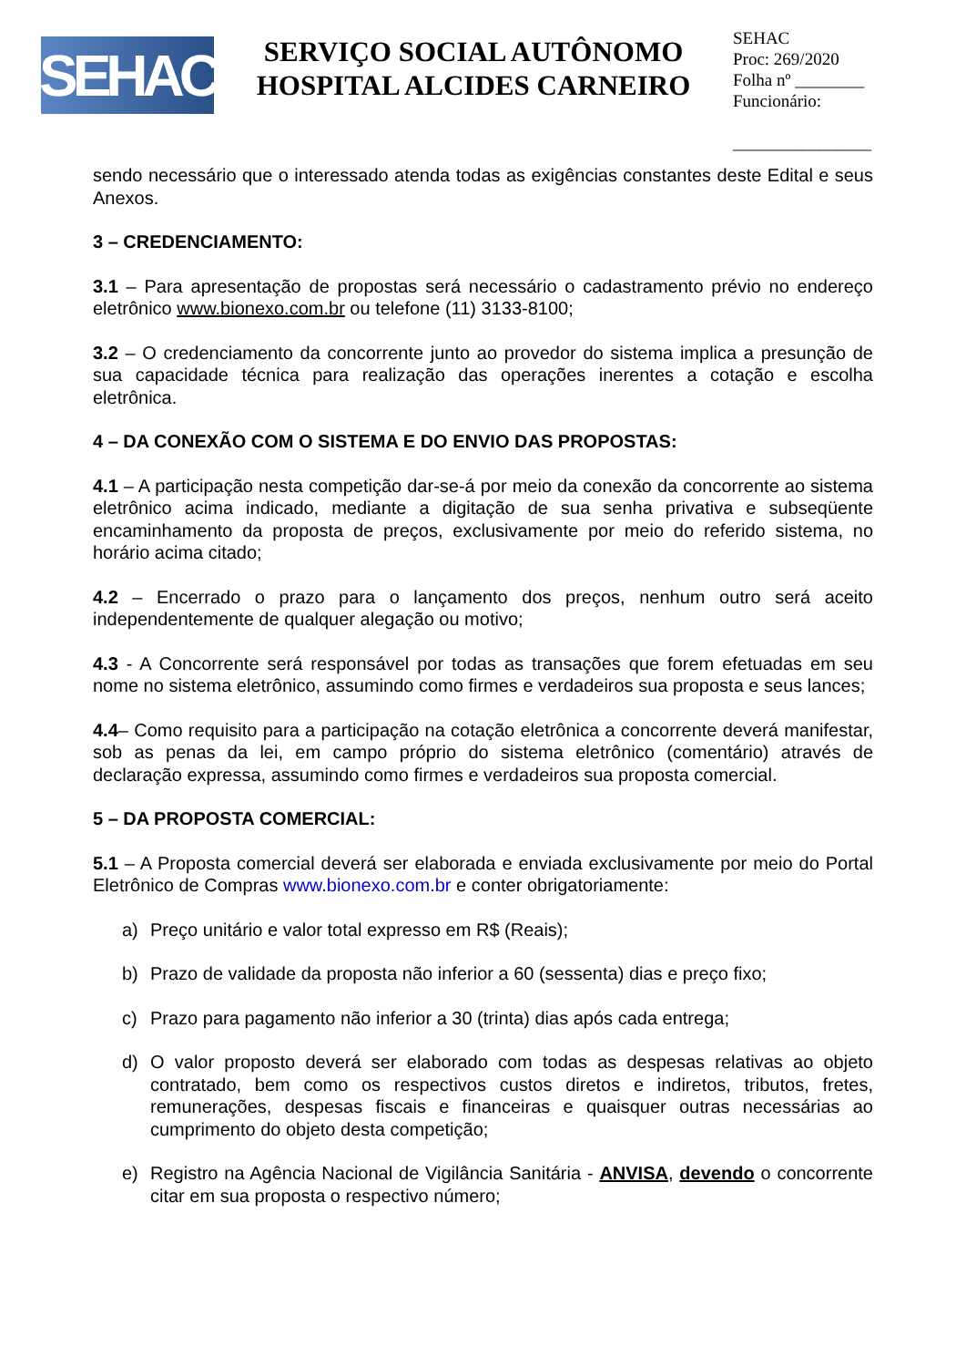SEHAC
SERVIÇO SOCIAL AUTÔNOMO
HOSPITAL ALCIDES CARNEIRO
SEHAC
Proc: 269/2020
Folha nº ________
Funcionário:
________________
sendo necessário que o interessado atenda todas as exigências constantes deste Edital e seus Anexos.
3 – CREDENCIAMENTO:
3.1 – Para apresentação de propostas será necessário o cadastramento prévio no endereço eletrônico www.bionexo.com.br ou telefone (11) 3133-8100;
3.2 – O credenciamento da concorrente junto ao provedor do sistema implica a presunção de sua capacidade técnica para realização das operações inerentes a cotação e escolha eletrônica.
4 – DA CONEXÃO COM O SISTEMA E DO ENVIO DAS PROPOSTAS:
4.1 – A participação nesta competição dar-se-á por meio da conexão da concorrente ao sistema eletrônico acima indicado, mediante a digitação de sua senha privativa e subseqüente encaminhamento da proposta de preços, exclusivamente por meio do referido sistema, no horário acima citado;
4.2 – Encerrado o prazo para o lançamento dos preços, nenhum outro será aceito independentemente de qualquer alegação ou motivo;
4.3 - A Concorrente será responsável por todas as transações que forem efetuadas em seu nome no sistema eletrônico, assumindo como firmes e verdadeiros sua proposta e seus lances;
4.4– Como requisito para a participação na cotação eletrônica a concorrente deverá manifestar, sob as penas da lei, em campo próprio do sistema eletrônico (comentário) através de declaração expressa, assumindo como firmes e verdadeiros sua proposta comercial.
5 – DA PROPOSTA COMERCIAL:
5.1 – A Proposta comercial deverá ser elaborada e enviada exclusivamente por meio do Portal Eletrônico de Compras www.bionexo.com.br e conter obrigatoriamente:
a) Preço unitário e valor total expresso em R$ (Reais);
b) Prazo de validade da proposta não inferior a 60 (sessenta) dias e preço fixo;
c) Prazo para pagamento não inferior a 30 (trinta) dias após cada entrega;
d) O valor proposto deverá ser elaborado com todas as despesas relativas ao objeto contratado, bem como os respectivos custos diretos e indiretos, tributos, fretes, remunerações, despesas fiscais e financeiras e quaisquer outras necessárias ao cumprimento do objeto desta competição;
e) Registro na Agência Nacional de Vigilância Sanitária - ANVISA, devendo o concorrente citar em sua proposta o respectivo número;